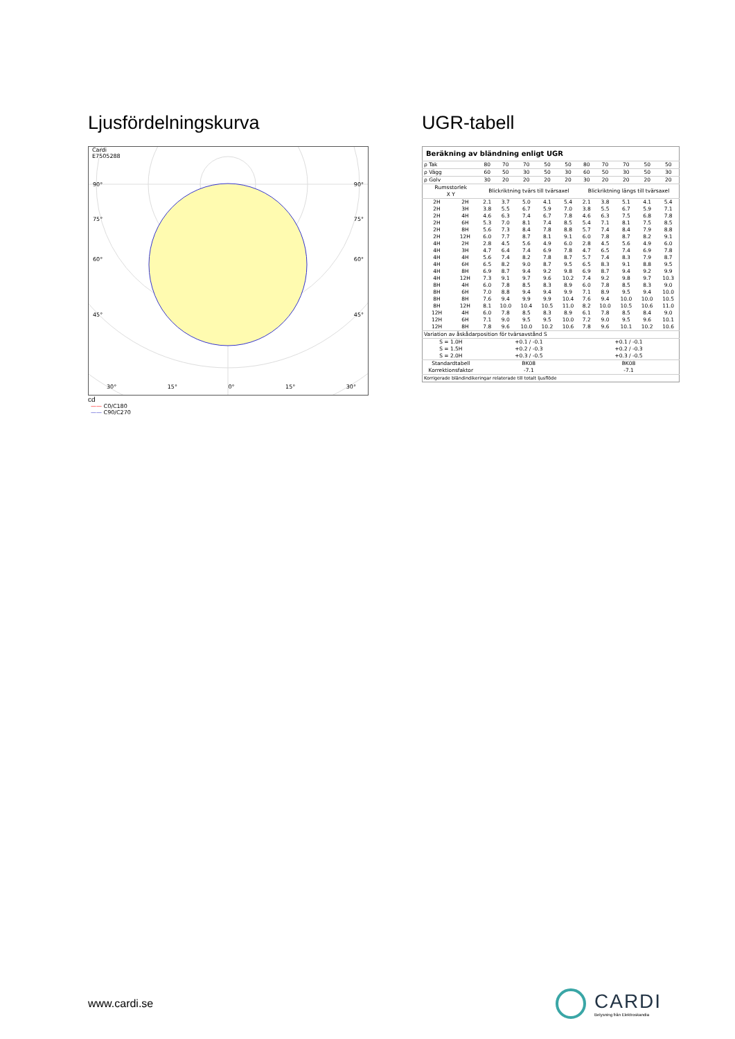Ljusfördelningskurva
Cardi
E7505288
90° 90°
75° 75°
60° 60°
45° 45°
30° 15° 0° 15° 30°
cd
—— C0/C180
—— C90/C270
UGR-tabell
| Beräkning av bländning enligt UGR | | | | | | | | | | | |
| ρ Tak | | 80 | 70 | 70 | 50 | 50 | 80 | 70 | 70 | 50 | 50 |
| ρ Vägg | | 60 | 50 | 30 | 50 | 30 | 60 | 50 | 30 | 50 | 30 |
| ρ Golv | | 30 | 20 | 20 | 20 | 20 | 30 | 20 | 20 | 20 | 20 |
| Rumsstorlek X Y | | Blickriktning tvärs till tvärsaxel | | | | | Blickriktning längs till tvärsaxel | | | | |
| 2H | 2H | 2.1 | 3.7 | 5.0 | 4.1 | 5.4 | 2.1 | 3.8 | 5.1 | 4.1 | 5.4 |
| 2H | 3H | 3.8 | 5.5 | 6.7 | 5.9 | 7.0 | 3.8 | 5.5 | 6.7 | 5.9 | 7.1 |
| 2H | 4H | 4.6 | 6.3 | 7.4 | 6.7 | 7.8 | 4.6 | 6.3 | 7.5 | 6.8 | 7.8 |
| 2H | 6H | 5.3 | 7.0 | 8.1 | 7.4 | 8.5 | 5.4 | 7.1 | 8.1 | 7.5 | 8.5 |
| 2H | 8H | 5.6 | 7.3 | 8.4 | 7.8 | 8.8 | 5.7 | 7.4 | 8.4 | 7.9 | 8.8 |
| 2H | 12H | 6.0 | 7.7 | 8.7 | 8.1 | 9.1 | 6.0 | 7.8 | 8.7 | 8.2 | 9.1 |
| 4H | 2H | 2.8 | 4.5 | 5.6 | 4.9 | 6.0 | 2.8 | 4.5 | 5.6 | 4.9 | 6.0 |
| 4H | 3H | 4.7 | 6.4 | 7.4 | 6.9 | 7.8 | 4.7 | 6.5 | 7.4 | 6.9 | 7.8 |
| 4H | 4H | 5.6 | 7.4 | 8.2 | 7.8 | 8.7 | 5.7 | 7.4 | 8.3 | 7.9 | 8.7 |
| 4H | 6H | 6.5 | 8.2 | 9.0 | 8.7 | 9.5 | 6.5 | 8.3 | 9.1 | 8.8 | 9.5 |
| 4H | 8H | 6.9 | 8.7 | 9.4 | 9.2 | 9.8 | 6.9 | 8.7 | 9.4 | 9.2 | 9.9 |
| 4H | 12H | 7.3 | 9.1 | 9.7 | 9.6 | 10.2 | 7.4 | 9.2 | 9.8 | 9.7 | 10.3 |
| 8H | 4H | 6.0 | 7.8 | 8.5 | 8.3 | 8.9 | 6.0 | 7.8 | 8.5 | 8.3 | 9.0 |
| 8H | 6H | 7.0 | 8.8 | 9.4 | 9.4 | 9.9 | 7.1 | 8.9 | 9.5 | 9.4 | 10.0 |
| 8H | 8H | 7.6 | 9.4 | 9.9 | 9.9 | 10.4 | 7.6 | 9.4 | 10.0 | 10.0 | 10.5 |
| 8H | 12H | 8.1 | 10.0 | 10.4 | 10.5 | 11.0 | 8.2 | 10.0 | 10.5 | 10.6 | 11.0 |
| 12H | 4H | 6.0 | 7.8 | 8.5 | 8.3 | 8.9 | 6.1 | 7.8 | 8.5 | 8.4 | 9.0 |
| 12H | 6H | 7.1 | 9.0 | 9.5 | 9.5 | 10.0 | 7.2 | 9.0 | 9.5 | 9.6 | 10.1 |
| 12H | 8H | 7.8 | 9.6 | 10.0 | 10.2 | 10.6 | 7.8 | 9.6 | 10.1 | 10.2 | 10.6 |
| Variation av åskådarposition för tvärsavstånd S | | | | | | | | | | | |
| S = 1.0H S = 1.5H S = 2.0H | | +0.1 / -0.1 +0.2 / -0.3 +0.3 / -0.5 | | | | | +0.1 / -0.1 +0.2 / -0.3 +0.3 / -0.5 | | | | |
| Standardtabell Korrektionsfaktor | | BK08 -7.1 | | | | | BK08 -7.1 | | | | |
| Korrigerade bländindikeringar relaterade till totalt ljusflöde | | | | | | | | | | | |
www.cardi.se
CARDI
Belysning från Elektroskandia